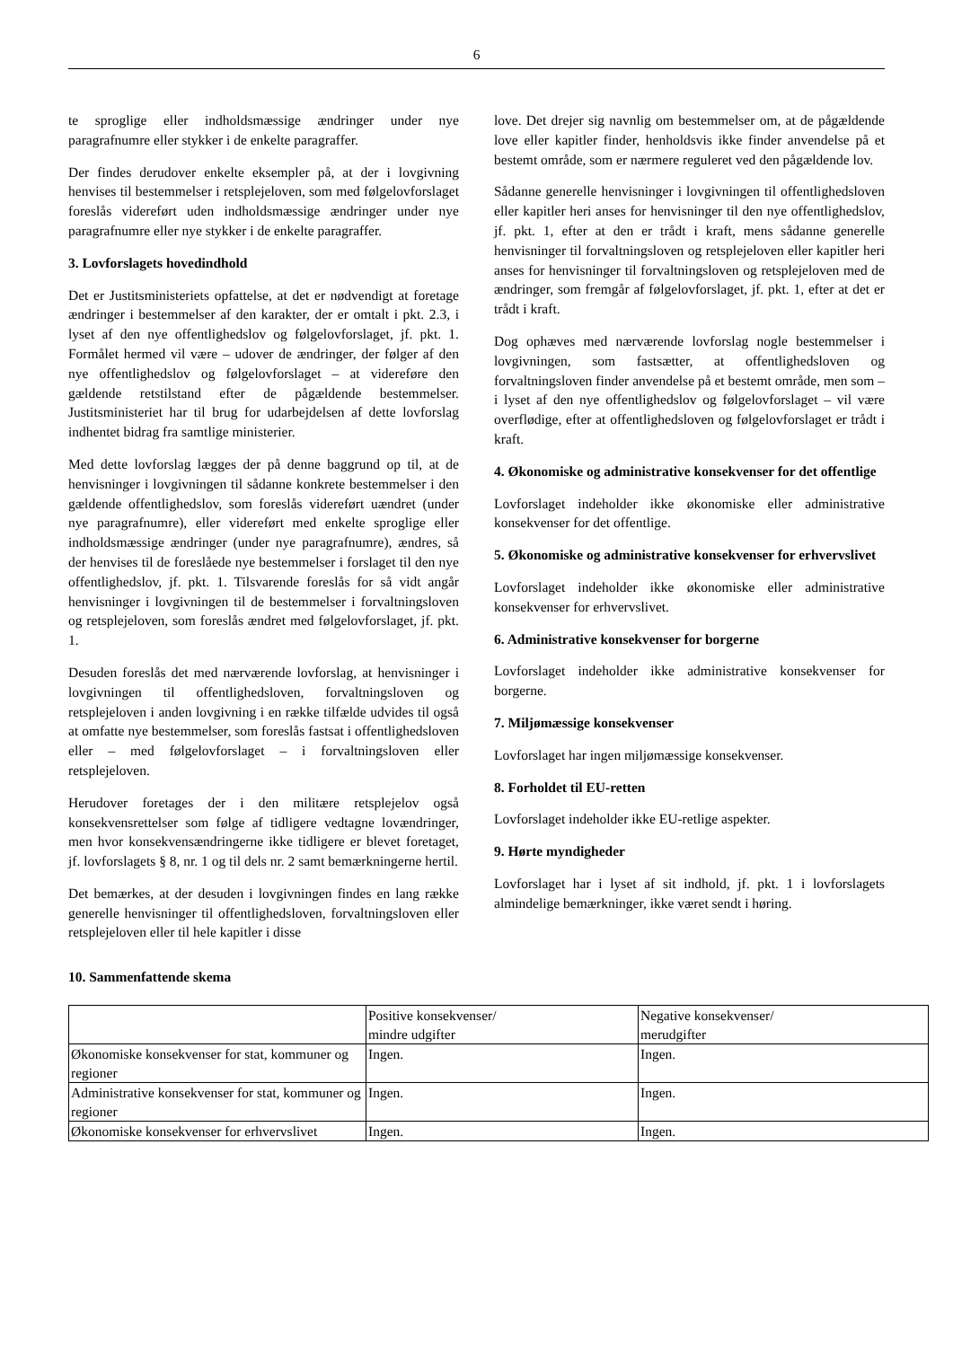6
te sproglige eller indholdsmæssige ændringer under nye paragrafnumre eller stykker i de enkelte paragraffer.
Der findes derudover enkelte eksempler på, at der i lovgivning henvises til bestemmelser i retsplejeloven, som med følgelovforslaget foreslås videreført uden indholdsmæssige ændringer under nye paragrafnumre eller nye stykker i de enkelte paragraffer.
3. Lovforslagets hovedindhold
Det er Justitsministeriets opfattelse, at det er nødvendigt at foretage ændringer i bestemmelser af den karakter, der er omtalt i pkt. 2.3, i lyset af den nye offentlighedslov og følgelovforslaget, jf. pkt. 1. Formålet hermed vil være – udover de ændringer, der følger af den nye offentlighedslov og følgelovforslaget – at videreføre den gældende retstilstand efter de pågældende bestemmelser. Justitsministeriet har til brug for udarbejdelsen af dette lovforslag indhentet bidrag fra samtlige ministerier.
Med dette lovforslag lægges der på denne baggrund op til, at de henvisninger i lovgivningen til sådanne konkrete bestemmelser i den gældende offentlighedslov, som foreslås videreført uændret (under nye paragrafnumre), eller videreført med enkelte sproglige eller indholdsmæssige ændringer (under nye paragrafnumre), ændres, så der henvises til de foreslåede nye bestemmelser i forslaget til den nye offentlighedslov, jf. pkt. 1. Tilsvarende foreslås for så vidt angår henvisninger i lovgivningen til de bestemmelser i forvaltningsloven og retsplejeloven, som foreslås ændret med følgelovforslaget, jf. pkt. 1.
Desuden foreslås det med nærværende lovforslag, at henvisninger i lovgivningen til offentlighedsloven, forvaltningsloven og retsplejeloven i anden lovgivning i en række tilfælde udvides til også at omfatte nye bestemmelser, som foreslås fastsat i offentlighedsloven eller – med følgelovforslaget – i forvaltningsloven eller retsplejeloven.
Herudover foretages der i den militære retsplejelov også konsekvensrettelser som følge af tidligere vedtagne lovændringer, men hvor konsekvensændringerne ikke tidligere er blevet foretaget, jf. lovforslagets § 8, nr. 1 og til dels nr. 2 samt bemærkningerne hertil.
Det bemærkes, at der desuden i lovgivningen findes en lang række generelle henvisninger til offentlighedsloven, forvaltningsloven eller retsplejeloven eller til hele kapitler i disse
love. Det drejer sig navnlig om bestemmelser om, at de pågældende love eller kapitler finder, henholdsvis ikke finder anvendelse på et bestemt område, som er nærmere reguleret ved den pågældende lov.
Sådanne generelle henvisninger i lovgivningen til offentlighedsloven eller kapitler heri anses for henvisninger til den nye offentlighedslov, jf. pkt. 1, efter at den er trådt i kraft, mens sådanne generelle henvisninger til forvaltningsloven og retsplejeloven eller kapitler heri anses for henvisninger til forvaltningsloven og retsplejeloven med de ændringer, som fremgår af følgelovforslaget, jf. pkt. 1, efter at det er trådt i kraft.
Dog ophæves med nærværende lovforslag nogle bestemmelser i lovgivningen, som fastsætter, at offentlighedsloven og forvaltningsloven finder anvendelse på et bestemt område, men som – i lyset af den nye offentlighedslov og følgelovforslaget – vil være overflødige, efter at offentlighedsloven og følgelovforslaget er trådt i kraft.
4. Økonomiske og administrative konsekvenser for det offentlige
Lovforslaget indeholder ikke økonomiske eller administrative konsekvenser for det offentlige.
5. Økonomiske og administrative konsekvenser for erhvervslivet
Lovforslaget indeholder ikke økonomiske eller administrative konsekvenser for erhvervslivet.
6. Administrative konsekvenser for borgerne
Lovforslaget indeholder ikke administrative konsekvenser for borgerne.
7. Miljømæssige konsekvenser
Lovforslaget har ingen miljømæssige konsekvenser.
8. Forholdet til EU-retten
Lovforslaget indeholder ikke EU-retlige aspekter.
9. Hørte myndigheder
Lovforslaget har i lyset af sit indhold, jf. pkt. 1 i lovforslagets almindelige bemærkninger, ikke været sendt i høring.
10. Sammenfattende skema
| | Positive konsekvenser/ mindre udgifter | Negative konsekvenser/ merudgifter |
| Økonomiske konsekvenser for stat, kommuner og regioner | Ingen. | Ingen. |
| Administrative konsekvenser for stat, kommuner og regioner | Ingen. | Ingen. |
| Økonomiske konsekvenser for erhvervslivet | Ingen. | Ingen. |